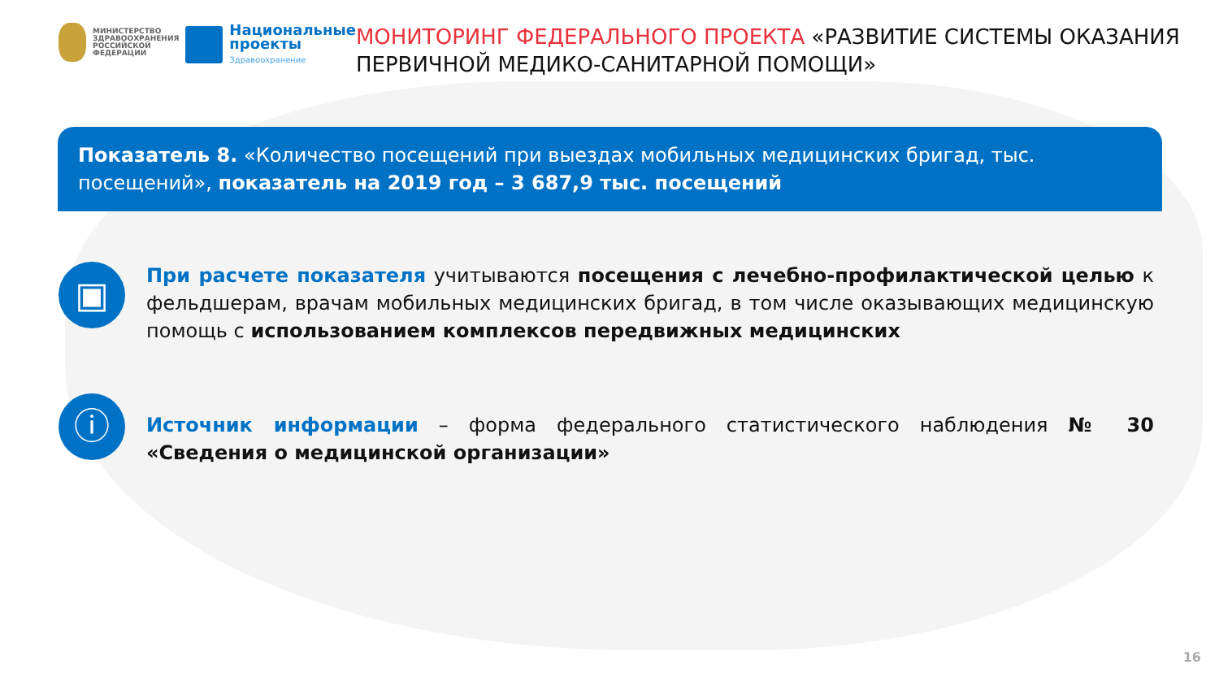МИНИСТЕРСТВО
ЗДРАВООХРАНЕНИЯ
РОССИЙСКОЙ ФЕДЕРАЦИИ
Национальные
проекты
Здравоохранение
МОНИТОРИНГ ФЕДЕРАЛЬНОГО ПРОЕКТА «РАЗВИТИЕ СИСТЕМЫ ОКАЗАНИЯ ПЕРВИЧНОЙ МЕДИКО-САНИТАРНОЙ ПОМОЩИ»
Показатель 8. «Количество посещений при выездах мобильных медицинских бригад, тыс. посещений», показатель на 2019 год – 3 687,9 тыс. посещений
▣
При расчете показателя учитываются посещения с лечебно-профилактической целью к фельдшерам, врачам мобильных медицинских бригад, в том числе оказывающих медицинскую помощь с использованием комплексов передвижных медицинских
ⓘ
Источник информации – форма федерального статистического наблюдения № 30 «Сведения о медицинской организации»
16